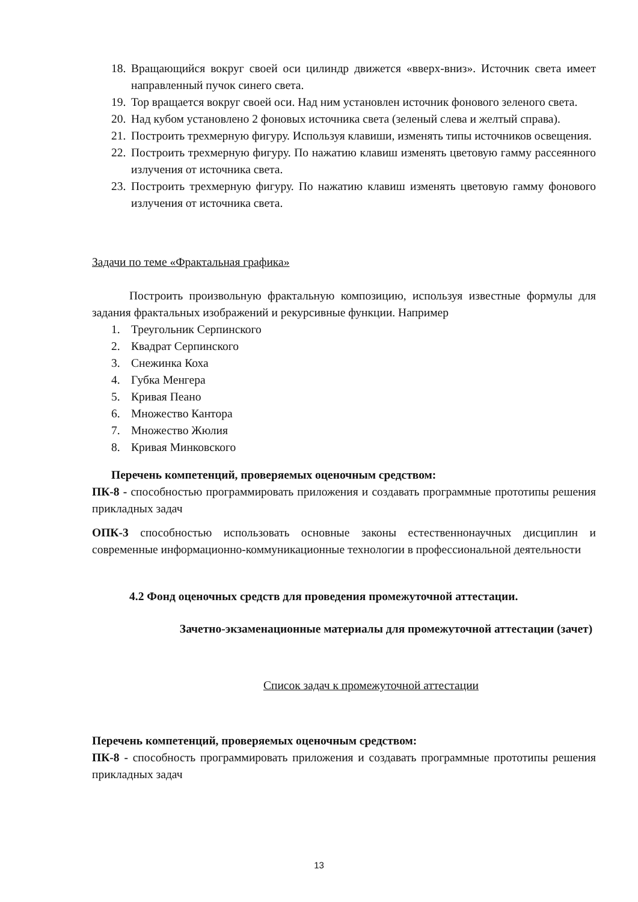18. Вращающийся вокруг своей оси цилиндр движется «вверх-вниз». Источник света имеет направленный пучок синего света.
19. Тор вращается вокруг своей оси. Над ним установлен источник фонового зеленого света.
20. Над кубом установлено 2 фоновых источника света (зеленый слева и желтый справа).
21. Построить трехмерную фигуру. Используя клавиши, изменять типы источников освещения.
22. Построить трехмерную фигуру. По нажатию клавиш изменять цветовую гамму рассеянного излучения от источника света.
23. Построить трехмерную фигуру. По нажатию клавиш изменять цветовую гамму фонового излучения от источника света.
Задачи по теме «Фрактальная графика»
Построить произвольную фрактальную композицию, используя известные формулы для задания фрактальных изображений и рекурсивные функции. Например
1. Треугольник Серпинского
2. Квадрат Серпинского
3. Снежинка Коха
4. Губка Менгера
5. Кривая Пеано
6. Множество Кантора
7. Множество Жюлия
8. Кривая Минковского
Перечень компетенций, проверяемых оценочным средством:
ПК-8 - способностью программировать приложения и создавать программные прототипы решения прикладных задач
ОПК-3 способностью использовать основные законы естественнонаучных дисциплин и современные информационно-коммуникационные технологии в профессиональной деятельности
4.2 Фонд оценочных средств для проведения промежуточной аттестации.
Зачетно-экзаменационные материалы для промежуточной аттестации (зачет)
Список задач к промежуточной аттестации
Перечень компетенций, проверяемых оценочным средством:
ПК-8 - способность программировать приложения и создавать программные прототипы решения прикладных задач
13